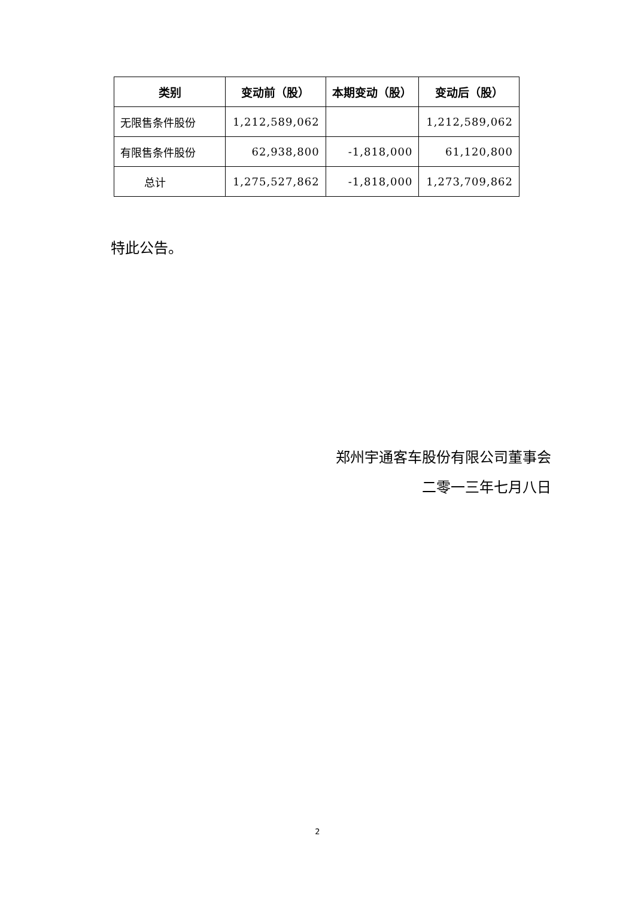| 类别 | 变动前（股） | 本期变动（股） | 变动后（股） |
| --- | --- | --- | --- |
| 无限售条件股份 | 1,212,589,062 | | 1,212,589,062 |
| 有限售条件股份 | 62,938,800 | -1,818,000 | 61,120,800 |
| 总计 | 1,275,527,862 | -1,818,000 | 1,273,709,862 |
特此公告。
郑州宇通客车股份有限公司董事会
二零一三年七月八日
2